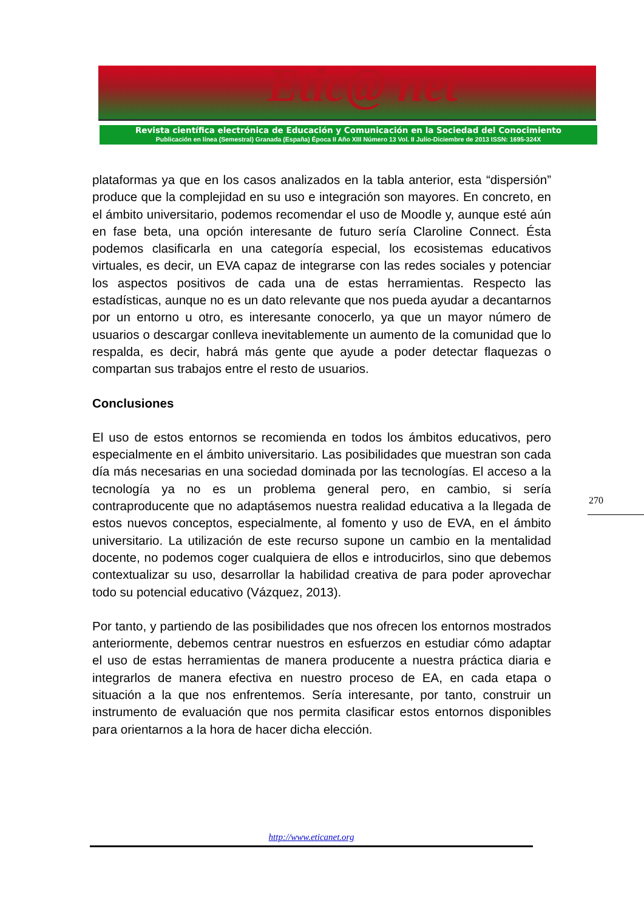Etic@ net
Revista científica electrónica de Educación y Comunicación en la Sociedad del Conocimiento
Publicación en línea (Semestral) Granada (España) Época II Año XIII Número 13 Vol. II Julio-Diciembre de 2013 ISSN: 1695-324X
plataformas ya que en los casos analizados en la tabla anterior, esta “dispersión” produce que la complejidad en su uso e integración son mayores. En concreto, en el ámbito universitario, podemos recomendar el uso de Moodle y, aunque esté aún en fase beta, una opción interesante de futuro sería Claroline Connect. Ésta podemos clasificarla en una categoría especial, los ecosistemas educativos virtuales, es decir, un EVA capaz de integrarse con las redes sociales y potenciar los aspectos positivos de cada una de estas herramientas. Respecto las estadísticas, aunque no es un dato relevante que nos pueda ayudar a decantarnos por un entorno u otro, es interesante conocerlo, ya que un mayor número de usuarios o descargar conlleva inevitablemente un aumento de la comunidad que lo respalda, es decir, habrá más gente que ayude a poder detectar flaquezas o compartan sus trabajos entre el resto de usuarios.
Conclusiones
El uso de estos entornos se recomienda en todos los ámbitos educativos, pero especialmente en el ámbito universitario. Las posibilidades que muestran son cada día más necesarias en una sociedad dominada por las tecnologías. El acceso a la tecnología ya no es un problema general pero, en cambio, si sería contraproducente que no adaptásemos nuestra realidad educativa a la llegada de estos nuevos conceptos, especialmente, al fomento y uso de EVA, en el ámbito universitario. La utilización de este recurso supone un cambio en la mentalidad docente, no podemos coger cualquiera de ellos e introducirlos, sino que debemos contextualizar su uso, desarrollar la habilidad creativa de para poder aprovechar todo su potencial educativo (Vázquez, 2013).
Por tanto, y partiendo de las posibilidades que nos ofrecen los entornos mostrados anteriormente, debemos centrar nuestros en esfuerzos en estudiar cómo adaptar el uso de estas herramientas de manera producente a nuestra práctica diaria e integrarlos de manera efectiva en nuestro proceso de EA, en cada etapa o situación a la que nos enfrentemos. Sería interesante, por tanto, construir un instrumento de evaluación que nos permita clasificar estos entornos disponibles para orientarnos a la hora de hacer dicha elección.
270
http://www.eticanet.org